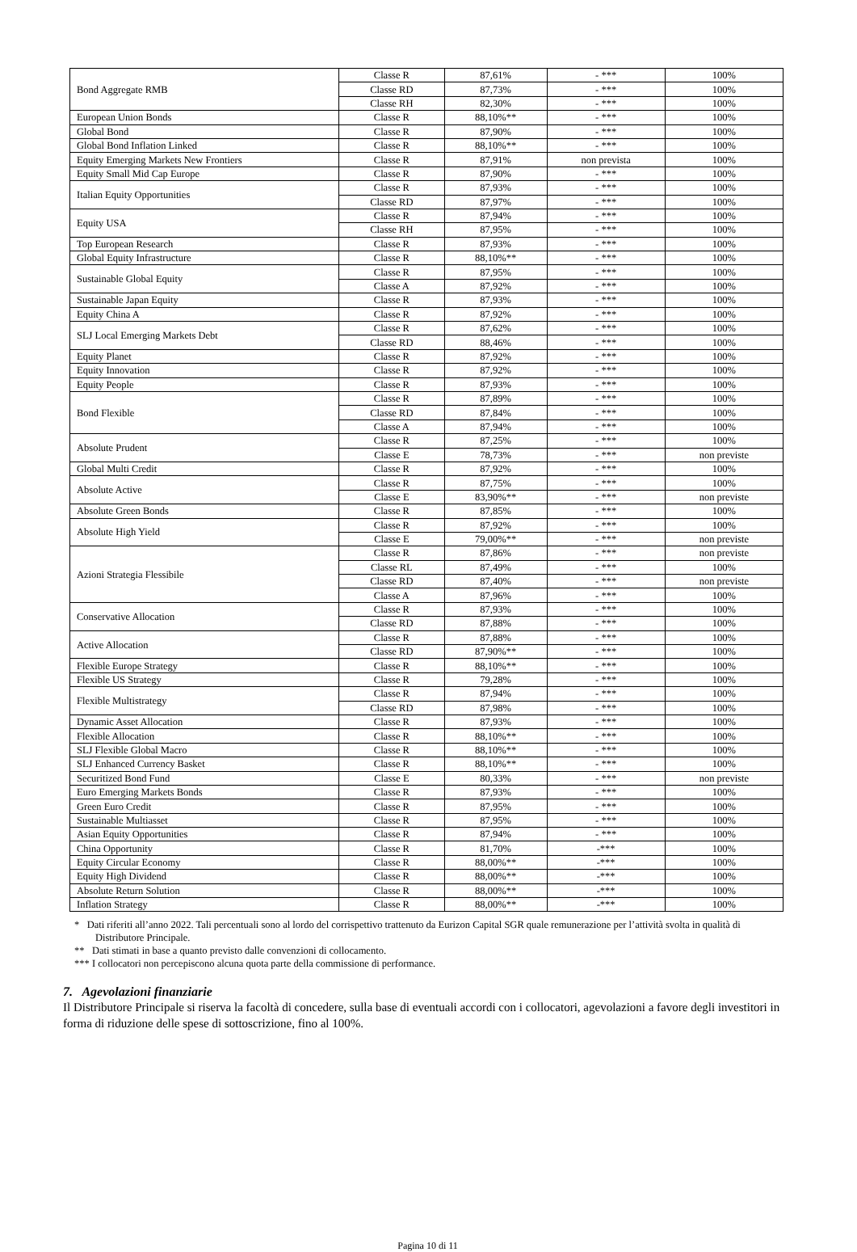| Bond Aggregate RMB | Classe R | 87,61% | - *** | 100% |
| | Classe RD | 87,73% | - *** | 100% |
| | Classe RH | 82,30% | - *** | 100% |
| European Union Bonds | Classe R | 88,10%** | - *** | 100% |
| Global Bond | Classe R | 87,90% | - *** | 100% |
| Global Bond Inflation Linked | Classe R | 88,10%** | - *** | 100% |
| Equity Emerging Markets New Frontiers | Classe R | 87,91% | non prevista | 100% |
| Equity Small Mid Cap Europe | Classe R | 87,90% | - *** | 100% |
| Italian Equity Opportunities | Classe R | 87,93% | - *** | 100% |
| | Classe RD | 87,97% | - *** | 100% |
| Equity USA | Classe R | 87,94% | - *** | 100% |
| | Classe RH | 87,95% | - *** | 100% |
| Top European Research | Classe R | 87,93% | - *** | 100% |
| Global Equity Infrastructure | Classe R | 88,10%** | - *** | 100% |
| Sustainable Global Equity | Classe R | 87,95% | - *** | 100% |
| | Classe A | 87,92% | - *** | 100% |
| Sustainable Japan Equity | Classe R | 87,93% | - *** | 100% |
| Equity China A | Classe R | 87,92% | - *** | 100% |
| SLJ Local Emerging Markets Debt | Classe R | 87,62% | - *** | 100% |
| | Classe RD | 88,46% | - *** | 100% |
| Equity Planet | Classe R | 87,92% | - *** | 100% |
| Equity Innovation | Classe R | 87,92% | - *** | 100% |
| Equity People | Classe R | 87,93% | - *** | 100% |
| Bond Flexible | Classe R | 87,89% | - *** | 100% |
| | Classe RD | 87,84% | - *** | 100% |
| | Classe A | 87,94% | - *** | 100% |
| Absolute Prudent | Classe R | 87,25% | - *** | 100% |
| | Classe E | 78,73% | - *** | non previste |
| Global Multi Credit | Classe R | 87,92% | - *** | 100% |
| Absolute Active | Classe R | 87,75% | - *** | 100% |
| | Classe E | 83,90%** | - *** | non previste |
| Absolute Green Bonds | Classe R | 87,85% | - *** | 100% |
| Absolute High Yield | Classe R | 87,92% | - *** | 100% |
| | Classe E | 79,00%** | - *** | non previste |
| Azioni Strategia Flessibile | Classe R | 87,86% | - *** | non previste |
| | Classe RL | 87,49% | - *** | 100% |
| | Classe RD | 87,40% | - *** | non previste |
| | Classe A | 87,96% | - *** | 100% |
| Conservative Allocation | Classe R | 87,93% | - *** | 100% |
| | Classe RD | 87,88% | - *** | 100% |
| Active Allocation | Classe R | 87,88% | - *** | 100% |
| | Classe RD | 87,90%** | - *** | 100% |
| Flexible Europe Strategy | Classe R | 88,10%** | - *** | 100% |
| Flexible US Strategy | Classe R | 79,28% | - *** | 100% |
| Flexible Multistrategy | Classe R | 87,94% | - *** | 100% |
| | Classe RD | 87,98% | - *** | 100% |
| Dynamic Asset Allocation | Classe R | 87,93% | - *** | 100% |
| Flexible Allocation | Classe R | 88,10%** | - *** | 100% |
| SLJ Flexible Global Macro | Classe R | 88,10%** | - *** | 100% |
| SLJ Enhanced Currency Basket | Classe R | 88,10%** | - *** | 100% |
| Securitized Bond Fund | Classe E | 80,33% | - *** | non previste |
| Euro Emerging Markets Bonds | Classe R | 87,93% | - *** | 100% |
| Green Euro Credit | Classe R | 87,95% | - *** | 100% |
| Sustainable Multiasset | Classe R | 87,95% | - *** | 100% |
| Asian Equity Opportunities | Classe R | 87,94% | - *** | 100% |
| China Opportunity | Classe R | 81,70% | -*** | 100% |
| Equity Circular Economy | Classe R | 88,00%** | -*** | 100% |
| Equity High Dividend | Classe R | 88,00%** | -*** | 100% |
| Absolute Return Solution | Classe R | 88,00%** | -*** | 100% |
| Inflation Strategy | Classe R | 88,00%** | -*** | 100% |
* Dati riferiti all’anno 2022. Tali percentuali sono al lordo del corrispettivo trattenuto da Eurizon Capital SGR quale remunerazione per l’attività svolta in qualità di Distributore Principale.
** Dati stimati in base a quanto previsto dalle convenzioni di collocamento.
*** I collocatori non percepiscono alcuna quota parte della commissione di performance.
7. Agevolazioni finanziarie
Il Distributore Principale si riserva la facoltà di concedere, sulla base di eventuali accordi con i collocatori, agevolazioni a favore degli investitori in forma di riduzione delle spese di sottoscrizione, fino al 100%.
Pagina 10 di 11